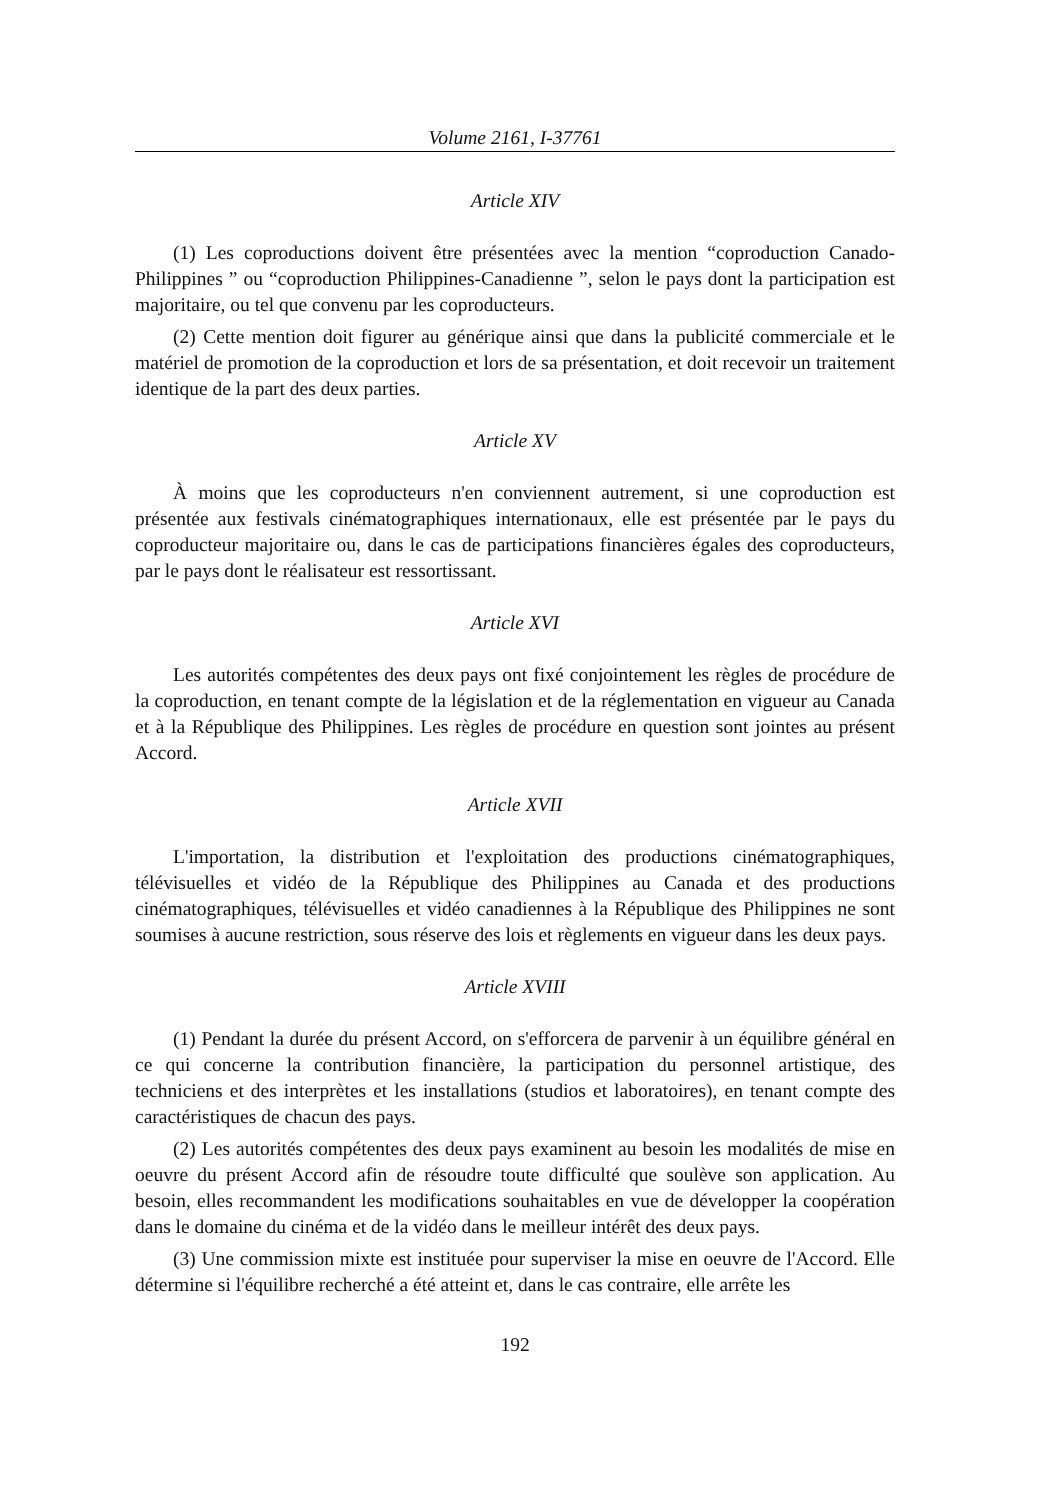Volume 2161, I-37761
Article XIV
(1) Les coproductions doivent être présentées avec la mention “coproduction Canado-Philippines ” ou “coproduction Philippines-Canadienne ”, selon le pays dont la participation est majoritaire, ou tel que convenu par les coproducteurs.
(2) Cette mention doit figurer au générique ainsi que dans la publicité commerciale et le matériel de promotion de la coproduction et lors de sa présentation, et doit recevoir un traitement identique de la part des deux parties.
Article XV
À moins que les coproducteurs n'en conviennent autrement, si une coproduction est présentée aux festivals cinématographiques internationaux, elle est présentée par le pays du coproducteur majoritaire ou, dans le cas de participations financières égales des coproducteurs, par le pays dont le réalisateur est ressortissant.
Article XVI
Les autorités compétentes des deux pays ont fixé conjointement les règles de procédure de la coproduction, en tenant compte de la législation et de la réglementation en vigueur au Canada et à la République des Philippines. Les règles de procédure en question sont jointes au présent Accord.
Article XVII
L'importation, la distribution et l'exploitation des productions cinématographiques, télévisuelles et vidéo de la République des Philippines au Canada et des productions cinématographiques, télévisuelles et vidéo canadiennes à la République des Philippines ne sont soumises à aucune restriction, sous réserve des lois et règlements en vigueur dans les deux pays.
Article XVIII
(1) Pendant la durée du présent Accord, on s'efforcera de parvenir à un équilibre général en ce qui concerne la contribution financière, la participation du personnel artistique, des techniciens et des interprètes et les installations (studios et laboratoires), en tenant compte des caractéristiques de chacun des pays.
(2) Les autorités compétentes des deux pays examinent au besoin les modalités de mise en oeuvre du présent Accord afin de résoudre toute difficulté que soulève son application. Au besoin, elles recommandent les modifications souhaitables en vue de développer la coopération dans le domaine du cinéma et de la vidéo dans le meilleur intérêt des deux pays.
(3) Une commission mixte est instituée pour superviser la mise en oeuvre de l'Accord. Elle détermine si l'équilibre recherché a été atteint et, dans le cas contraire, elle arrête les
192